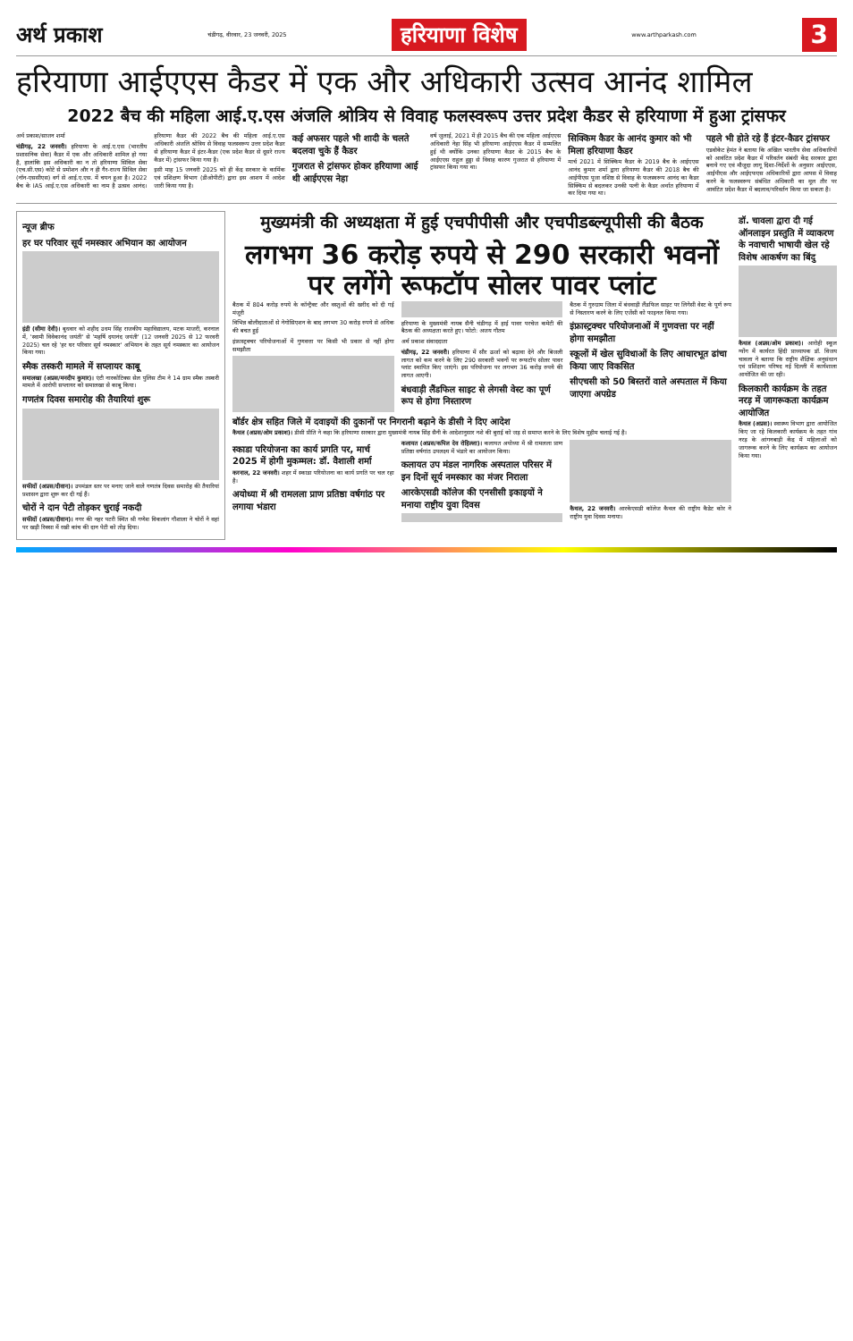अर्थ प्रकाश चंडीगढ़, वीरवार, 23 जनवरी, 2025 हरियाणा विशेष www.arthparkash.com 3
हरियाणा आईएएस कैडर में एक और अधिकारी उत्सव आनंद शामिल
2022 बैच की महिला आई.ए.एस अंजलि श्रोत्रिय से विवाह फलस्वरूप उत्तर प्रदेश कैडर से हरियाणा में हुआ ट्रांसफर
अर्थ प्रकाश/साजन शर्मा
चंडीगढ़, 22 जनवरी। हरियाणा के आई.ए.एस (भारतीय प्रशासनिक सेवा) कैडर में एक और अधिकारी शामिल हो गया है, हालांकि इस अधिकारी का न तो हरियाणा सिविल सेवा (एच.सी.एस) कोटे से प्रमोशन और न ही गैर-राज्य सिविल सेवा (नॉन-एससीएस) वर्ग से आई.ए.एस. में चयन हुआ है। 2022 बैच के IAS आई.ए.एस अधिकारी का नाम है उत्सव आनंद। हरियाणा कैडर की 2022 बैच की महिला आई.ए.एस अधिकारी अंजलि श्रोत्रिय से विवाह फलस्वरूप उत्तर प्रदेश कैडर से हरियाणा कैडर में इंटर-कैडर (एक प्रदेश कैडर से दूसरे राज्य कैडर में) ट्रांसफर किया गया है।
इसी माह 15 जनवरी 2025 को ही केंद्र सरकार के कार्मिक एवं प्रशिक्षण विभाग (डीओपीटी) द्वारा इस आशय में आदेश जारी किया गया है।
कई अफसर पहले भी शादी के चलते बदलवा चुके हैं कैडर
गुजरात से ट्रांसफर होकर हरियाणा आई थी आईएएस नेहा
वर्ष जुलाई, 2021 में ही 2015 बैच की एक महिला आईएएस अधिकारी नेहा सिंह भी हरियाणा आईएएस कैडर में सम्मलित हुई थी क्योंकि उनका हरियाणा कैडर के 2015 बैच के आईएएस राहुल हुड्डा से विवाह कारण गुजरात से हरियाणा में ट्रांसफर किया गया था।
सिक्किम कैडर के आनंद कुमार को भी मिला हरियाणा कैडर
मार्च 2021 में सिक्किम कैडर के 2019 बैच के आईएएस आनंद कुमार शर्मा द्वारा हरियाणा कैडर की 2018 बैच की आईपीएस पूजा वशिष्ठ से विवाह के फलस्वरूप आनंद का कैडर सिक्किम से बदलकर उनकी पत्नी के कैडर अर्थात हरियाणा में कर दिया गया था।
पहले भी होते रहे हैं इंटर-कैडर ट्रांसफर
एडवोकेट हेमंत ने बताया कि अखिल भारतीय सेवा अधिकारियों को आवंटित प्रदेश कैडर में परिवर्तन संबंधी केंद्र सरकार द्वारा बनाये गए एवं मौजूदा लागू दिशा-निर्देशों के अनुसार आईएएस, आईपीएस और आईएफएस अधिकारियों द्वारा आपस में विवाह करने के फलस्वरूप संबंधित अधिकारी का मूल तौर पर आवंटित प्रदेश कैडर में बदलाव/परिवर्तन किया जा सकता है।
न्यूज ब्रीफ
हर घर परिवार सूर्य नमस्कार अभियान का आयोजन
इंद्री (सीमा देवी)। बुधवार को शहीद उधम सिंह राजकीय महाविद्यालय, मटक माजरी, करनाल में, 'स्वामी विवेकानंद जयंती' से 'महर्षि दयानंद जयंती' (12 जनवरी 2025 से 12 फरवरी 2025) चल रहे 'हर घर परिवार सूर्य नमस्कार' अभियान के तहत सूर्य नमस्कार का आयोजन किया गया।
स्मैक तस्करी मामले में सप्लायर काबू
समालखा (अप्रस/मनदीप कुमार)। एंटी नारकोटिक्स सेल पुलिस टीम ने 14 ग्राम स्मैक तस्करी मामले में आरोपी सप्लायर को समालखा से काबू किया।
गणतंत्र दिवस समारोह की तैयारियां शुरू
सफीदों (अप्रस/दीवान)। उपमंडल स्तर पर मनाए जाने वाले गणतंत्र दिवस समारोह की तैयारियां प्रशासन द्वारा शुरू कर दी गई हैं।
चोरों ने दान पेटी तोड़कर चुराई नकदी
सफीदों (अप्रस/दीवान)। नगर की नहर पटरी स्थित श्री गणेश विकलांग गौशाला ने चोरों ने वहां पर खड़ी रिक्सा में रखी कांच की दान पेटी को तोड़ दिया।
मुख्यमंत्री की अध्यक्षता में हुई एचपीपीसी और एचपीडब्ल्यूपीसी की बैठक
लगभग 36 करोड़ रुपये से 290 सरकारी भवनों पर लगेंगे रूफटॉप सोलर पावर प्लांट
बैठक में 804 करोड़ रुपये के कॉन्ट्रैक्ट और वस्तुओं की खरीद को दी गई मंजूरी
विभिन्न बोलीदाताओं से नेगोसिएशन के बाद लगभग 30 करोड़ रुपये से अधिक की बचत हुई
इंफ्रास्ट्रक्चर परियोजनाओं में गुणवत्ता पर किसी भी प्रकार से नहीं होगा समझौता
हरियाणा के मुख्यमंत्री नायब सैनी चंडीगढ़ में हाई पावर परचेज कमेटी की बैठक की अध्यक्षता करते हुए। फोटो: अजय गौतम
अर्थ प्रकाश संवाददाता
चंडीगढ़, 22 जनवरी। हरियाणा में सौर ऊर्जा को बढ़ावा देने और बिजली लागत को कम करने के लिए 290 सरकारी भवनों पर रूफटॉप सोलर पावर प्लांट स्थापित किए जाएंगे। इस परियोजना पर लगभग 36 करोड़ रुपये की लागत आएगी।
बंधवाड़ी लैंडफिल साइट से लेगसी वेस्ट का पूर्ण रूप से होगा निस्तारण
बैठक में गुरुग्राम जिला में बंधवाड़ी लैंडफिल साइट पर लिगेसी वेस्ट के पूर्ण रूप से निस्तारण करने के लिए एजेंसी को फाइनल किया गया।
इंफ्रास्ट्रक्चर परियोजनाओं में गुणवत्ता पर नहीं होगा समझौता
स्कूलों में खेल सुविधाओं के लिए आधारभूत ढांचा किया जाए विकसित
सीएचसी को 50 बिस्तरों वाले अस्पताल में किया जाएगा अपग्रेड
बॉर्डर क्षेत्र सहित जिले में दवाइयों की दुकानों पर निगरानी बढ़ाने के डीसी ने दिए आदेश
कैथल (अप्रस/ओम प्रकाश)। डीसी प्रीति ने कहा कि हरियाणा सरकार द्वारा मुख्यमंत्री नायब सिंह सैनी के आदेशानुसार नशे की बुराई को जड़ से समाप्त करने के लिए विशेष मुहीम चलाई गई है।
स्काडा परियोजना का कार्य प्रगति पर, मार्च 2025 में होगी मुकम्मल: डॉ. वैशाली शर्मा
करनाल, 22 जनवरी। शहर में स्काडा परियोजना का कार्य प्रगति पर चल रहा है।
अयोध्या में श्री रामलला प्राण प्रतिष्ठा वर्षगांठ पर लगाया भंडारा
कलायत (अप्रस/कपिल देव रोहिल्ला)। कलायत अयोध्या में श्री रामलला प्राण प्रतिष्ठा वर्षगांठ उपलक्ष्य में भंडारे का आयोजन किया।
कलायत उप मंडल नागरिक अस्पताल परिसर में इन दिनों सूर्य नमस्कार का मंजर निराला
आरकेएसडी कॉलेज की एनसीसी इकाइयों ने मनाया राष्ट्रीय युवा दिवस
कैथल, 22 जनवरी। आरकेएसडी कॉलेज कैथल की राष्ट्रीय कैडेट कोर ने राष्ट्रीय युवा दिवस मनाया।
डॉ. चावला द्वारा दी गई ऑनलाइन प्रस्तुति में व्याकरण के नवाचारी भाषायी खेल रहे विशेष आकर्षण का बिंदु
कैथल (अप्रस/ओम प्रकाश)। आरोही स्कूल ग्योंग में कार्यरत हिंदी प्राध्यापक डॉ. विजय चावला ने बताया कि राष्ट्रीय शैक्षिक अनुसंधान एवं प्रशिक्षण परिषद नई दिल्ली में कार्यशाला आयोजित की जा रही।
किलकारी कार्यक्रम के तहत नरड़ में जागरूकता कार्यक्रम आयोजित
कैथल (अप्रस)। स्वास्थ्य विभाग द्वारा आयोजित किए जा रहे किलकारी कार्यक्रम के तहत गांव नरड़ के आंगनबाड़ी केंद्र में महिलाओं को जागरूक करने के लिए कार्यक्रम का आयोजन किया गया।